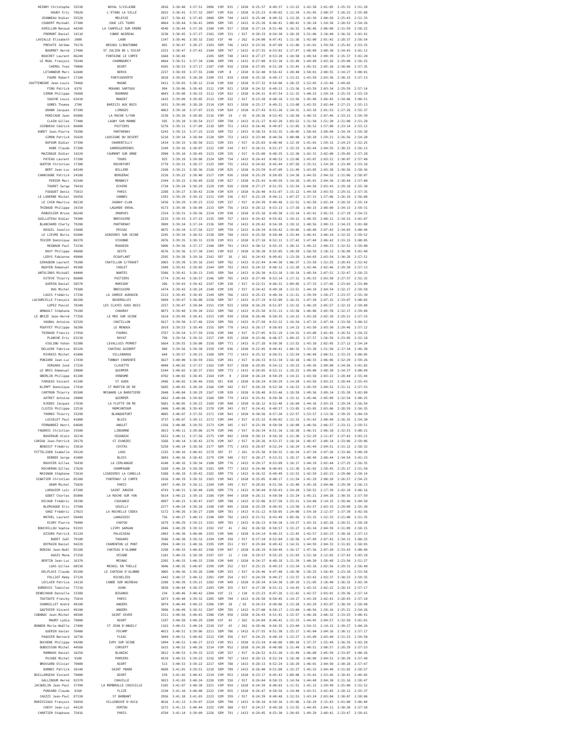| HEINRY Christophe | 35530 | NOYAL S/VILAINE | 2016 | 3:38:40 | 3:37:51 | 2096 | V1M | 915 | / 1810 | 0:25:37 | 0:49:37 | 1:13:22 | 1:42:38 | 2:01:05 | 2:25:33 | 2:51:28 |
| HOUDY Eric | 78620 | L'ETANG LA VILLE | 2032 | 3:38:41 | 3:37:32 | 2097 | V1M | 916 | / 1810 | 0:25:23 | 0:49:02 | 1:12:34 | 1:41:45 | 2:00:37 | 2:26:22 | 2:55:08 |
| JEANNEAU Didier | 35520 | MELESSE | 2417 | 3:38:42 | 3:37:45 | 2098 | SEM | 744 | / 1413 | 0:25:40 | 0:49:32 | 1:13:26 | 1:42:39 | 2:00:58 | 2:25:43 | 2:51:33 |
| COUDERT Mickaël | 37300 | JOUE LES TOURS | 4064 | 3:38:44 | 3:36:41 | 2099 | SEM | 745 | / 1413 | 0:25:26 | 0:46:41 | 1:08:41 | 1:36:24 | 1:54:36 | 2:20:53 | 2:54:26 |
| AVRILLON Renaud | 44240 | LA CHAPELLE SUR ERDRE | 4548 | 3:38:44 | 3:37:26 | 2100 | V1M | 917 | / 1810 | 0:27:14 | 0:51:46 | 1:16:31 | 1:46:46 | 2:06:08 | 2:31:59 | 2:58:22 |
| FREMONT Daniel | 14110 | CONDE NOIREAU | 3230 | 3:38:45 | 3:37:27 | 2101 | V2M | 331 | / 917 | 0:28:33 | 0:54:30 | 1:20:19 | 1:51:06 | 2:10:40 | 2:36:32 | 3:01:41 |
| LAVIALLE Elisabeth | 2000 | LAON | 1147 | 3:38:46 | 3:38:32 | 2102 | V1F | 40 | / 262 | 0:24:00 | 0:47:41 | 1:11:36 | 1:42:00 | 2:01:42 | 2:28:37 | 2:56:54 |
| PREVOTE Jérôme | 79170 | BRIOUX S/BOUTONNE | 865 | 3:38:47 | 3:38:27 | 2103 | SEM | 746 | / 1413 | 0:23:56 | 0:47:09 | 1:11:06 | 1:41:01 | 1:59:58 | 2:25:42 | 2:53:25 |
| BOURRET Hervé | 17400 | ST JULIEN DE L'ESCAP | 2252 | 3:38:47 | 3:37:42 | 2104 | SEM | 747 | / 1413 | 0:27:55 | 0:53:02 | 1:17:47 | 1:48:09 | 2:08:30 | 2:34:43 | 3:01:12 |
| BOUCHET Laurent | 86240 | FONTAINE LE COMTE | 1660 | 3:38:48 | | 2105 | SEM | 748 | / 1413 | 0:27:27 | 0:53:20 | 1:18:50 | 1:49:54 | 2:09:39 | 2:35:37 | 3:01:20 |
| LE MOAL François | 78240 | CHAMBOURCY | 4464 | 3:38:51 | 3:37:34 | 2106 | SEM | 749 | / 1413 | 0:27:00 | 0:52:10 | 1:15:49 | 1:44:49 | 2:03:26 | 2:29:00 | 2:56:25 |
| CHEREL Yves | 79000 | NIORT | 4105 | 3:38:53 | 3:37:17 | 2107 | V1M | 918 | / 1810 | 0:27:05 | 0:51:20 | 1:15:45 | 1:45:52 | 2:05:10 | 2:30:06 | 2:57:35 |
| LETANNEUR Marc | 62600 | BERCK | 2237 | 3:38:59 | 3:37:55 | 2108 | V1M | 0 | / 1810 | 0:32:40 | 0:56:42 | 1:20:40 | 1:50:01 | 2:08:55 | 2:34:27 | 3:00:01 |
| FAURE Robert | 17100 | FONTCOUVERTE | 3810 | 3:39:03 | 3:38:20 | 2109 | V3I | 919 | / 1810 | 0:25:18 | 0:49:17 | 1:13:21 | 1:43:59 | 2:03:36 | 2:30:15 | 2:57:13 |
| JOUTTENEGRE Jean-Louis | 79460 | MAGNE | 2411 | 3:39:03 | 3:38:12 | 2110 | V1M | 920 | / 1810 | 0:27:32 | 0:54:06 | 1:20:33 | 1:52:45 | 2:15:46 | 2:49:03 | |
| FINO Patrick | 6370 | MOUANS SARTOUX | 994 | 3:39:06 | 3:38:45 | 2111 | V1M | 921 | / 1810 | 0:24:32 | 0:49:11 | 1:13:36 | 1:43:59 | 2:03:34 | 2:29:59 | 2:57:14 |
| SIMON Philippe | 76480 | ROUMARE | 4043 | 3:39:08 | 3:38:33 | 2112 | V1M | 922 | / 1810 | 0:24:31 | 0:47:54 | 1:11:15 | 1:40:22 | 1:59:14 | 2:25:33 | 2:53:19 |
| SOUCHE Louis | 63410 | MANZAT | 1425 | 3:39:09 | 3:39:05 | 2113 | V2M | 332 | / 917 | 0:23:28 | 0:48:16 | 1:13:56 | 1:45:48 | 2:06:45 | 2:34:06 | 3:00:51 |
| GOMES Thomas | 2700 | BARISIS AUX BOIS | 1631 | 3:39:09 | 3:38:28 | 2114 | V1M | 923 | / 1810 | 0:25:17 | 0:49:21 | 1:13:08 | 1:42:55 | 2:02:04 | 2:27:21 | 2:55:13 |
| GRAND Jacques | 87100 | LIMOGES | 4863 | 3:39:10 | 3:37:07 | 2115 | V1M | 924 | / 1810 | 0:27:43 | 0:51:26 | 1:14:31 | 1:43:18 | 2:01:53 | 2:27:26 | 2:55:37 |
| PENICAUD Jean | 85000 | LA ROCHE S/YON | 3138 | 3:39:10 | 3:38:05 | 2116 | V3M | 19 | / 92 | 0:28:36 | 0:53:45 | 1:18:20 | 1:48:33 | 2:07:46 | 2:33:21 | 2:59:39 |
| CLAIN Gilles | 77400 | LAGNY SUR MARNE | 595 | 3:39:10 | 3:38:54 | 2117 | SEM | 750 | / 1413 | 0:21:27 | 0:42:28 | 1:03:52 | 1:31:50 | 1:51:30 | 2:21:00 | 2:51:28 |
| COINDEAU Cédrick | 86000 | POITIERS | 5276 | 3:39:11 | 3:37:09 | 2118 | SEM | 751 | / 1413 | 0:26:46 | 0:49:07 | 1:11:05 | 1:38:52 | 1:57:08 | 2:23:14 | 2:53:12 |
| DORET Jean-Pierre | 79200 | PARTHENAY | 5243 | 3:39:13 | 3:37:25 | 2119 | SEM | 752 | / 1413 | 0:30:33 | 0:55:35 | 1:20:05 | 1:50:03 | 2:09:04 | 2:34:19 | 2:59:38 |
| SIMON Patrick | 35420 | LOUSIGNE DU DESERT | 5218 | 3:39:14 | 3:38:04 | 2120 | SEM | 753 | / 1413 | 0:23:40 | 0:44:56 | 1:08:00 | 1:38:28 | 1:59:21 | 2:26:56 | 2:54:20 |
| DUFOUR Didier | 37390 | CHARENTILLY | 1434 | 3:39:15 | 3:38:50 | 2121 | V2M | 333 | / 917 | 0:25:03 | 0:48:48 | 1:12:19 | 1:41:01 | 1:59:15 | 2:24:23 | 2:52:25 |
| HUBE Claude | 57200 | SARREGUEMINES | 3149 | 3:39:16 | 3:38:07 | 2122 | V2M | 334 | / 917 | 0:26:51 | 0:51:27 | 1:15:33 | 1:45:44 | 2:04:55 | 2:30:23 | 2:56:13 |
| MAZINGUE Didier | 14220 | CAUMONT SUR ORNE | 2990 | 3:39:18 | 3:38:49 | 2123 | V2M | 335 | / 917 | 0:25:08 | 0:48:35 | 1:12:30 | 1:42:31 | 2:02:00 | 2:29:05 | 2:57:28 |
| PATEAU Laurent | 37200 | TOURS | 925 | 3:39:19 | 3:39:08 | 2124 | SEM | 754 | / 1413 | 0:24:43 | 0:48:52 | 1:13:06 | 1:43:07 | 2:03:21 | 2:30:07 | 2:57:40 |
| GUEPIN Christian | 17300 | ROCHEFORT | 1778 | 3:39:21 | 3:38:37 | 2125 | SEM | 755 | / 1413 | 0:24:02 | 0:45:44 | 1:07:56 | 1:35:51 | 1:54:39 | 2:23:49 | 2:53:18 |
| BERT Jean-Luc | 64140 | BILLERE | 2168 | 3:39:21 | 3:38:36 | 2126 | V1M | 925 | / 1810 | 0:23:59 | 0:47:09 | 1:11:49 | 1:43:05 | 2:03:38 | 2:30:56 | 2:58:36 |
| CHANCOGNE Patrick | 24100 | BERGERAC | 2226 | 3:39:22 | 3:38:40 | 2127 | V1M | 926 | / 1810 | 0:25:29 | 0:50:05 | 1:14:38 | 1:44:55 | 2:04:32 | 2:31:06 | 2:58:07 |
| PERIER Marc | 91540 | MENNECY | 2344 | 3:39:22 | 3:38:49 | 2128 | V1M | 927 | / 1810 | 0:25:43 | 0:49:59 | 1:14:28 | 1:45:01 | 2:04:36 | 2:30:44 | 2:57:00 |
| TOURET Serge | 79410 | ECHIRE | 1720 | 3:39:24 | 3:38:29 | 2129 | V1M | 928 | / 1810 | 0:27:27 | 0:51:55 | 1:15:54 | 1:44:56 | 2:03:43 | 2:29:18 | 2:55:30 |
| FOUQUET Denis | 75013 | PARIS | 2288 | 3:39:27 | 3:38:42 | 2130 | V1M | 929 | / 1810 | 0:26:40 | 0:51:07 | 1:15:12 | 1:44:58 | 2:03:55 | 2:29:31 | 2:57:35 |
| LE LUHERNE Michel | 56450 | VANNES | 1393 | 3:39:29 | 3:39:15 | 2131 | V2M | 336 | / 917 | 0:22:19 | 0:44:11 | 1:07:27 | 1:37:31 | 1:57:06 | 2:26:19 | 2:56:08 |
| LE CAIN Maurice | 86130 | JAUNAY-CLAN | 1436 | 3:39:29 | 3:39:23 | 2132 | V2M | 337 | / 917 | 0:24:39 | 0:48:48 | 1:12:52 | 1:42:58 | 2:02:24 | 2:28:32 | 2:55:14 |
| THIBAUD Philippe | 19150 | LAGARDE ENVAL | 4173 | 3:39:30 | 3:38:09 | 2133 | SEM | 756 | / 1413 | 0:28:12 | 0:53:13 | 1:17:38 | 1:48:15 | 2:08:08 | 2:34:13 | 2:59:31 |
| RABUSSIER Bruno | 86240 | SMARVES | 2154 | 3:39:31 | 3:38:36 | 2134 | V1M | 930 | / 1810 | 0:25:18 | 0:49:30 | 1:13:14 | 1:42:41 | 2:01:53 | 2:27:19 | 2:54:31 |
| GUILLOTEAU Didier | 79300 | BRESSUIRE | 2233 | 3:39:33 | 3:37:23 | 2135 | SEM | 757 | / 1413 | 0:29:42 | 0:55:01 | 1:19:11 | 1:48:55 | 2:08:11 | 2:34:23 | 3:01:07 |
| BLANCHARD Charly | 79200 | PARTHENAY | 3989 | 3:39:34 | 3:37:24 | 2136 | SEM | 758 | / 1413 | 0:29:42 | 0:54:28 | 1:19:12 | 1:48:56 | 2:08:13 | 2:34:23 | 3:01:08 |
| DEGUIL Joselin | 33600 | PESSAC | 4875 | 3:39:34 | 3:37:56 | 2137 | SEM | 759 | / 1413 | 0:29:34 | 0:54:42 | 1:19:05 | 1:48:40 | 2:07:42 | 2:34:03 | 3:00:44 |
| LE LIEVRE Boris | 92600 | ASNIERES SUR SEINE | 2245 | 3:39:34 | 3:38:53 | 2138 | SEM | 760 | / 1413 | 0:25:58 | 0:50:40 | 1:15:44 | 1:46:41 | 2:06:24 | 2:32:52 | 2:59:52 |
| TEXIER Dominique | 86370 | VIVONNE | 2076 | 3:39:35 | 3:38:31 | 2139 | V1M | 931 | / 1810 | 0:27:10 | 0:52:11 | 1:17:42 | 1:47:48 | 2:06:42 | 2:33:15 | 3:00:05 |
| REGNAUD Paul | 72230 | RUAUDIN | 5006 | 3:39:36 | 3:37:17 | 2140 | SEM | 761 | / 1413 | 0:30:12 | 0:55:15 | 1:20:11 | 1:49:22 | 2:08:23 | 2:32:52 | 2:59:00 |
| DAVY Philippe | 49600 | GESTE | 4576 | 3:39:36 | 3:37:30 | 2141 | V1M | 932 | / 1810 | 0:30:20 | 0:55:05 | 1:20:59 | 1:50:59 | 2:10:13 | 2:36:09 | 3:01:40 |
| LEDYS Fabienne | 49000 | ECOUFLANT | 2595 | 3:39:38 | 3:39:16 | 2142 | SEF | 36 | / 161 | 0:24:43 | 0:49:01 | 1:13:29 | 1:44:03 | 2:03:54 | 2:30:28 | 2:57:51 |
| GIRAUDON Laurent | 79200 | CHATILLON S/THOUET | 2003 | 3:39:39 | 3:39:16 | 2143 | SEM | 762 | / 1413 | 0:22:44 | 0:44:30 | 1:06:37 | 1:33:58 | 1:52:25 | 2:20:43 | 2:52:42 |
| NGUYEN Emmanuel | 49300 | CHOLET | 1949 | 3:39:42 | 3:39:05 | 2144 | SEM | 763 | / 1413 | 0:24:32 | 0:48:12 | 1:12:20 | 1:42:46 | 2:02:46 | 2:29:38 | 2:57:13 |
| ANTOLINOS Mickaël | 44000 | NANTES | 5506 | 3:39:42 | 3:38:13 | 2145 | SEM | 764 | / 1413 | 0:28:30 | 0:53:18 | 1:18:14 | 1:48:54 | 2:07:51 | 2:32:47 | 2:58:23 |
| ESTEVE Thierry | 86000 | POITIERS | 1774 | 3:39:42 | 3:38:57 | 2146 | SEM | 765 | / 1413 | 0:27:49 | 0:53:14 | 1:17:11 | 1:45:53 | 2:03:50 | 2:27:37 | 2:52:32 |
| GUERIN Daniel | 50570 | MARIGNY | 286 | 3:39:43 | 3:39:42 | 2147 | V2M | 338 | / 917 | 0:22:51 | 0:46:31 | 1:09:05 | 1:37:33 | 1:57:05 | 2:23:01 | 2:53:00 |
| HUG Michel | 79300 | BRESSUIRE | 1474 | 3:39:43 | 3:39:24 | 2148 | V2M | 339 | / 917 | 0:24:42 | 0:49:10 | 1:13:51 | 1:44:19 | 2:04:54 | 2:32:17 | 2:59:58 |
| LOUIS Frédéric | 17330 | LA JARRIE AUDOUIN | 2113 | 3:39:45 | 3:38:45 | 2149 | SEM | 766 | / 1413 | 0:25:23 | 0:48:34 | 1:11:21 | 1:39:59 | 1:58:27 | 2:23:37 | 2:55:39 |
| LACOURCELLE François | 86180 | BUXEROLLES | 5094 | 3:39:47 | 3:38:08 | 2150 | SEM | 767 | / 1413 | 0:27:19 | 0:52:09 | 1:16:31 | 1:47:20 | 2:07:15 | 2:33:07 | 3:00:02 |
| LOPEZ Pascal | 78340 | LES CLAYES SOUS BOIS | 2257 | 3:39:47 | 3:39:04 | 2151 | V1M | 933 | / 1810 | 0:26:29 | 0:51:07 | 1:15:32 | 1:46:29 | 2:05:57 | 2:32:15 | 2:59:09 |
| ARNAULT Stéphane | 79180 | CHAURAY | 4073 | 3:39:48 | 3:39:10 | 2152 | SEM | 768 | / 1413 | 0:25:58 | 0:51:13 | 1:15:50 | 1:46:06 | 2:05:39 | 2:32:17 | 2:59:04 |
| LE BRIZE Jean-Hervé | 77350 | LE MEE SUR SEINE | 1614 | 3:39:49 | 3:38:41 | 2153 | V1M | 934 | / 1810 | 0:26:46 | 0:50:35 | 1:14:13 | 1:43:28 | 2:02:18 | 2:29:21 | 2:57:33 |
| VAUBAL Antoine | 92320 | CHATILLON | 5617 | 3:39:50 | 3:37:46 | 2154 | SEM | 769 | / 1413 | 0:27:50 | 0:52:22 | 1:16:54 | 1:47:19 | 2:07:10 | 2:33:58 | 3:00:52 |
| POUFFET Philippe | 36200 | LE MENOUX | 2019 | 3:39:53 | 3:38:49 | 2155 | SEM | 770 | / 1413 | 0:26:17 | 0:50:03 | 1:14:13 | 1:43:50 | 2:03:30 | 2:29:46 | 2:57:12 |
| THIBAUD Francis | 17450 | FOURAS | 3787 | 3:39:54 | 3:37:59 | 2156 | V2M | 340 | / 917 | 0:27:05 | 0:51:19 | 1:14:32 | 1:43:08 | 2:01:45 | 2:26:52 | 2:54:22 |
| PLANCHE Eric | 63130 | ROYAT | 798 | 3:39:54 | 3:39:32 | 2157 | V1M | 935 | / 1810 | 0:23:46 | 0:46:57 | 1:09:22 | 1:37:57 | 1:56:59 | 2:23:05 | 2:52:18 |
| VIOLINO Yohan | 92300 | LEVALLOIS PERRET | 5664 | 3:39:55 | 3:38:00 | 2158 | SEM | 771 | / 1413 | 0:27:28 | 0:50:30 | 1:13:52 | 1:43:10 | 2:02:05 | 2:27:12 | 2:54:24 |
| DELAIRE Fabrice | 85320 | CHATEAU GUIBERT | 988 | 3:39:56 | 3:39:38 | 2159 | V1M | 936 | / 1810 | 0:22:45 | 0:44:41 | 1:06:32 | 1:33:38 | 1:51:50 | 2:17:34 | 2:46:38 |
| RIVRAIS Michel | 41000 | VILLEBAROU | 648 | 3:39:57 | 3:39:23 | 2160 | SEM | 772 | / 1413 | 0:25:32 | 0:50:51 | 1:15:54 | 1:46:48 | 2:06:51 | 2:33:23 | 3:00:05 |
| PONIARD Jean-Luc | 17430 | TONNAY CHARENTE | 3627 | 3:40:00 | 3:38:59 | 2161 | V2M | 341 | / 917 | 0:26:33 | 0:51:34 | 1:16:18 | 1:46:33 | 2:06:06 | 2:32:29 | 2:59:26 |
| VERGARA José | 17220 | CLAVETTE | 4040 | 3:40:02 | 3:37:57 | 2162 | V1M | 937 | / 1810 | 0:29:05 | 0:54:12 | 1:19:23 | 1:49:36 | 2:09:08 | 2:34:56 | 3:01:02 |
| LE BRIS Emmanuel | 29000 | QUIMPER | 5344 | 3:40:02 | 3:38:37 | 2163 | SEM | 773 | / 1413 | 0:28:05 | 0:53:11 | 1:18:22 | 1:49:00 | 2:08:38 | 2:34:37 | 3:00:49 |
| OBERLIN Philippe | 41100 | VENDOME | 4702 | 3:40:02 | 3:38:45 | 2164 | V1M | 0 | / 1810 | 0:26:24 | 0:50:29 | 1:14:21 | 1:43:58 | 2:03:22 | 2:28:44 | 2:55:44 |
| FARGEAS Vincent | 41100 | ST OUEN | 2486 | 3:40:02 | 3:38:46 | 2165 | SEl | 938 | / 1810 | 0:26:24 | 0:50:29 | 1:14:20 | 1:43:58 | 2:03:22 | 2:28:44 | 2:55:43 |
| KLIMPT Dominique | 17410 | ST MARTIN DE RE | 5685 | 3:40:03 | 3:38:28 | 2166 | V2M | 342 | / 917 | 0:28:19 | 0:52:38 | 1:16:23 | 1:45:59 | 2:04:52 | 2:31:11 | 2:57:53 |
| CARTRON Thierry | 85500 | MESNARD LA BAROTIERE | 2040 | 3:40:04 | 3:38:29 | 2167 | V1M | 939 | / 1810 | 0:28:48 | 0:53:46 | 1:18:59 | 1:49:36 | 2:09:14 | 2:35:38 | 3:02:09 |
| AUTRET Antoine | 29000 | QUIMPER | 2462 | 3:40:04 | 3:39:02 | 2168 | SEM | 774 | / 1413 | 0:25:41 | 0:50:30 | 1:15:11 | 1:45:46 | 2:05:09 | 2:32:54 | 3:00:25 |
| DJEDDI Jacques | 17630 | LA FLOTTE EN RE | 5681 | 3:40:05 | 3:38:22 | 2169 | V1M | 940 | / 1810 | 0:26:12 | 0:52:40 | 1:16:04 | 1:44:16 | 2:03:25 | 2:29:34 | 2:56:54 |
| CLEZIO Philippe | 22510 | MOMCONTOUR | 1406 | 3:40:06 | 3:39:45 | 2170 | V2M | 343 | / 917 | 0:24:41 | 0:48:57 | 1:13:05 | 1:43:05 | 2:03:06 | 2:28:59 | 2:56:35 |
| THOMAS Thierry | 33290 | BLANQUEFORT | 4805 | 3:40:07 | 3:37:55 | 2171 | V1M | 941 | / 1810 | 0:30:56 | 0:57:20 | 1:22:57 | 1:53:57 | 2:13:36 | 2:39:25 | 3:04:19 |
| LOISELET Paul | 41000 | BLOIS | 3737 | 3:40:07 | 3:39:11 | 2172 | V2M | 344 | / 917 | 0:25:32 | 0:49:02 | 1:12:33 | 1:41:42 | 2:00:48 | 2:26:35 | 2:54:30 |
| FERNANDEZ Henri | 64600 | ANGLET | 1356 | 3:40:08 | 3:39:55 | 2173 | V2M | 345 | / 917 | 0:25:39 | 0:50:50 | 1:16:09 | 1:46:56 | 2:06:57 | 2:33:11 | 2:59:51 |
| FAUDRIS Christian | 33500 | LIBOURNE | 3013 | 3:40:11 | 3:39:06 | 2174 | V2M | 346 | / 917 | 0:26:34 | 0:51:16 | 1:16:20 | 1:46:51 | 2:06:18 | 2:32:53 | 3:00:21 |
| BUXERAUD Alain | 16130 | SEGONZAC | 5422 | 3:40:11 | 3:37:56 | 2175 | V1M | 942 | / 1810 | 0:30:13 | 0:56:18 | 1:21:30 | 1:52:29 | 2:11:47 | 2:37:42 | 3:03:21 |
| CARIOU Jean-Patrick | 29170 | ST EVARZEC | 3268 | 3:40:14 | 3:38:42 | 2176 | V2M | 347 | / 917 | 0:28:26 | 0:53:37 | 1:18:14 | 1:48:47 | 2:08:14 | 2:33:06 | 2:59:06 |
| BENOIST Frédéric | 33610 | CESTAS | 5258 | 3:40:14 | 3:38:58 | 2177 | SEM | 775 | / 1413 | 0:28:07 | 0:52:24 | 1:16:24 | 1:45:49 | 2:04:51 | 2:31:12 | 2:58:32 |
| PITTELIOEN Isabelle | 59120 | LOOS | 1155 | 3:40:16 | 3:40:01 | 2178 | SEF | 37 | / 161 | 0:25:38 | 0:50:55 | 1:16:24 | 1:47:34 | 2:07:26 | 2:33:46 | 3:00:28 |
| DEBREE Serge | 41000 | BLOIS | 3043 | 3:40:16 | 3:38:42 | 2179 | V2M | 348 | / 917 | 0:28:27 | 0:53:31 | 1:18:17 | 1:48:49 | 2:08:44 | 2:34:54 | 3:01:23 |
| BOUVIER Gilles | 76430 | LA CERLANGUE | 4140 | 3:40:16 | 3:38:34 | 2180 | SEM | 776 | / 1413 | 0:29:17 | 0:53:09 | 1:16:17 | 1:44:19 | 2:02:44 | 2:27:25 | 2:56:35 |
| ROCHERON Gilles | 17620 | CHAMPAGNE | 1569 | 3:40:18 | 3:39:38 | 2181 | SEM | 777 | / 1413 | 0:24:40 | 0:48:03 | 1:11:38 | 1:41:02 | 1:59:45 | 2:25:17 | 2:51:50 |
| MAIGNAN Stéphane | 72610 | LIGNIERES LA CARELLE | 5388 | 3:40:19 | 3:38:42 | 2182 | SEM | 778 | / 1413 | 0:26:32 | 0:49:49 | 1:12:53 | 1:42:59 | 2:02:22 | 2:29:00 | 2:58:14 |
| VINATIER Christian | 85200 | FONTENAY LE COMTE | 1916 | 3:40:19 | 3:39:32 | 2183 | V1M | 943 | / 1810 | 0:25:05 | 0:48:17 | 1:11:54 | 1:41:29 | 2:00:28 | 2:26:57 | 2:54:22 |
| ADAM Michel | 75020 | PARIS | 1497 | 3:40:19 | 3:38:11 | 2184 | V2M | 349 | / 917 | 0:28:01 | 0:51:56 | 1:15:46 | 1:45:18 | 2:04:06 | 2:29:30 | 2:56:13 |
| LARQUIER Loïc | 87280 | SAINT JUNIEN | 4743 | 3:40:21 | 3:38:40 | 2185 | SEM | 779 | / 1413 | 0:30:44 | 0:58:43 | 1:24:20 | 1:58:52 | 2:17:39 | 2:42:18 | 3:06:16 |
| GODET Charles | 85000 | LA ROCHE SUR YON | 5614 | 3:40:22 | 3:39:15 | 2186 | V1M | 944 | / 1810 | 0:26:11 | 0:50:50 | 1:15:24 | 1:45:21 | 2:04:28 | 2:30:35 | 2:57:59 |
| NICAUD Frédéric | 39190 | COUSANCE | 4997 | 3:40:23 | 3:38:47 | 2187 | SEM | 780 | / 1413 | 0:32:06 | 0:57:58 | 1:23:31 | 1:54:40 | 2:14:15 | 2:39:46 | 3:04:50 |
| BLERVAQUE Eric | 37500 | SEUILLY | 2277 | 3:40:24 | 3:39:26 | 2188 | V1M | 945 | / 1810 | 0:25:59 | 0:49:55 | 1:13:50 | 1:43:57 | 2:03:33 | 2:29:09 | 2:55:38 |
| SANZ Frédéric | 17023 | LA ROCHELLE CEDEX | 5172 | 3:40:26 | 3:38:27 | 2189 | SEM | 781 | / 1413 | 0:31:12 | 0:58:05 | 1:24:08 | 1:54:10 | 2:12:57 | 2:37:39 | 3:02:56 |
| MATHEL Laurent | 56440 | LANGUIDIC | 736 | 3:40:27 | 3:40:13 | 2190 | SEM | 782 | / 1413 | 0:21:51 | 0:43:49 | 1:05:56 | 1:33:15 | 1:52:33 | 2:21:00 | 2:51:35 |
| ECARY Pierre | 78400 | CHATOU | 1679 | 3:40:29 | 3:39:21 | 2191 | SEM | 783 | / 1413 | 0:26:13 | 0:50:10 | 1:14:27 | 1:43:15 | 2:02:26 | 2:28:51 | 2:58:28 |
| BOUCHILLOU Sophie | 93193 | LIVRY GARGAN | 2846 | 3:40:29 | 3:39:12 | 2192 | V1F | 41 | / 262 | 0:26:58 | 0:50:57 | 1:15:27 | 1:45:34 | 2:04:59 | 2:31:09 | 2:58:15 |
| DZIURA Patrick | 91120 | PALAISEAU | 2403 | 3:40:30 | 3:40:06 | 2193 | V1M | 946 | / 1810 | 0:24:14 | 0:48:33 | 1:12:45 | 1:42:57 | 2:02:23 | 2:30:16 | 2:57:13 |
| BODET Joël | 79100 | THOUARS | 3586 | 3:40:30 | 3:39:32 | 2194 | V2M | 350 | / 917 | 0:27:34 | 0:52:04 | 1:16:56 | 1:47:49 | 2:07:43 | 2:34:11 | 3:00:25 |
| DEFRAIN Daniel | 94220 | CHARENTON LE PONT | 2984 | 3:40:31 | 3:40:16 | 2195 | V2M | 351 | / 917 | 0:25:04 | 0:49:42 | 1:14:31 | 1:44:59 | 2:04:33 | 2:31:01 | 2:58:03 |
| DENIAU Jean-Noël | 85180 | CHATEAU D'OLONNE | 2298 | 3:40:32 | 3:40:01 | 2196 | V1M | 947 | / 1810 | 0:26:19 | 0:50:49 | 1:16:17 | 1:47:36 | 2:07:20 | 2:33:43 | 3:00:48 |
| AUGIS Mona | 37250 | VEIGNE | 1101 | 3:40:33 | 3:38:39 | 2197 | V2F | 12 | / 110 | 0:29:57 | 0:55:25 | 1:21:03 | 1:52:10 | 2:12:02 | 2:37:43 | 3:03:29 |
| BERTIN Jean-Luc | 16370 | MESNAC | 2205 | 3:40:33 | 3:40:15 | 2198 | V1M | 948 | / 1810 | 0:24:37 | 0:48:18 | 1:11:39 | 1:40:20 | 1:58:48 | 2:23:50 | 2:51:27 |
| LOAS Gilles | 60530 | MESNIL EN THELLE | 3046 | 3:40:35 | 3:40:07 | 2199 | V2M | 352 | / 917 | 0:25:15 | 0:49:23 | 1:13:34 | 1:43:18 | 2:02:56 | 2:29:31 | 2:56:40 |
| DELPLACE Claude | 85180 | LE CHATEAU D'OLONNE | 3005 | 3:40:36 | 3:39:26 | 2200 | V2M | 353 | / 917 | 0:24:46 | 0:47:40 | 1:10:30 | 1:38:25 | 1:56:45 | 2:23:18 | 2:53:58 |
| FOLLIOT Rémy | 37120 | RICHELIEU | 1442 | 3:40:37 | 3:40:12 | 2201 | V2M | 354 | / 917 | 0:24:59 | 0:49:27 | 1:13:37 | 1:43:42 | 2:03:37 | 2:30:23 | 2:59:35 |
| LECLAIR Patrice | 14110 | CONDE SUR NOIREAU | 2208 | 3:40:39 | 3:39:21 | 2202 | V1M | 949 | / 1810 | 0:28:34 | 0:54:30 | 1:20:19 | 1:51:05 | 2:10:40 | 2:36:32 | 3:02:34 |
| DORDEVIC Tomislav | 77210 | AVON | 3838 | 3:40:44 | 3:38:37 | 2203 | V2M | 355 | / 917 | 0:27:38 | 0:51:11 | 1:14:43 | 1:43:32 | 2:02:22 | 2:28:13 | 2:57:17 |
| DENECHAUD Danielle | 33380 | BIGANOS | 234 | 3:40:46 | 3:40:42 | 2204 | V2F | 13 | / 110 | 0:23:23 | 0:47:26 | 1:11:42 | 1:42:57 | 2:03:01 | 2:29:36 | 2:57:14 |
| TOUTOUTE Francky | 75014 | PARIS | 1873 | 3:40:48 | 3:39:32 | 2205 | SEM | 784 | / 1413 | 0:26:58 | 0:50:45 | 1:14:17 | 1:43:29 | 2:02:41 | 2:28:43 | 2:57:10 |
| CHAMAILLET André | 49100 | ANGERS | 3074 | 3:40:49 | 3:40:22 | 2206 | V3M | 20 | / 92 | 0:24:53 | 0:49:06 | 1:13:20 | 1:43:29 | 2:03:07 | 2:30:19 | 2:58:40 |
| GAUTHIER Vincent | 49100 | ANGERS | 3996 | 3:40:49 | 3:38:51 | 2207 | SEM | 785 | / 1413 | 0:27:00 | 0:50:17 | 1:13:04 | 1:40:56 | 1:59:16 | 2:25:21 | 2:54:26 |
| CABANAC Jean-Michel | 40500 | SAINT SEVER | 2311 | 3:40:50 | 3:40:01 | 2208 | V1M | 950 | / 1810 | 0:26:43 | 0:51:41 | 1:15:57 | 1:46:20 | 2:06:32 | 2:33:25 | 3:00:41 |
| MAURY Lydia | 79000 | NIORT | 1197 | 3:40:50 | 3:40:29 | 2209 | V1F | 42 | / 262 | 0:24:04 | 0:48:41 | 1:13:33 | 1:44:45 | 2:04:57 | 2:32:58 | 3:01:01 |
| BONNIN Marie-Noëlle | 17400 | ST JEAN D'ANGELY | 1163 | 3:40:51 | 3:40:24 | 2210 | V1F | 43 | / 262 | 0:28:46 | 0:56:35 | 1:23:04 | 1:54:31 | 2:14:12 | 2:39:27 | 3:04:26 |
| GUERIN Xavier | 76400 | FECAMP | 4013 | 3:40:51 | 3:39:06 | 2211 | SEM | 786 | / 1413 | 0:27:55 | 0:51:30 | 1:15:17 | 1:45:04 | 2:04:16 | 2:30:11 | 2:57:17 |
| PAQUIER Bernard | 16730 | FLEAC | 3044 | 3:40:51 | 3:40:02 | 2212 | V2M | 356 | / 917 | 0:24:25 | 0:48:19 | 1:12:27 | 1:43:09 | 2:03:40 | 2:31:23 | 2:59:50 |
| DUCHENE Philippe | 94200 | IVRY SUR SEINE | 1894 | 3:40:51 | 3:40:27 | 2213 | V1M | 951 | / 1810 | 0:23:24 | 0:46:08 | 1:09:10 | 1:37:37 | 1:55:49 | 2:36:35 | 3:02:28 |
| DUBUISSON Michel | 44560 | CORSEPT | 1615 | 3:40:52 | 3:40:26 | 2214 | V1M | 952 | / 1810 | 0:24:26 | 0:48:08 | 1:11:49 | 1:40:51 | 2:00:57 | 2:28:29 | 2:57:53 |
| RAMNOUX Daniel | 16250 | BLANZAC | 3812 | 3:40:53 | 3:39:33 | 2215 | V2M | 357 | / 917 | 0:26:52 | 0:51:20 | 1:15:49 | 1:46:08 | 2:05:59 | 2:33:07 | 3:00:26 |
| PUJADE Michel | 9100 | PAMIERS | 4519 | 3:40:53 | 3:39:22 | 2216 | SEM | 787 | / 1413 | 0:28:13 | 0:52:24 | 1:16:30 | 1:46:00 | 2:04:51 | 2:30:29 | 2:57:48 |
| BROSSARD Olivier | 79000 | NIORT | 513 | 3:40:53 | 3:39:22 | 2217 | SEM | 788 | / 1413 | 0:28:13 | 0:52:24 | 1:16:29 | 1:46:01 | 2:04:50 | 2:30:28 | 2:57:47 |
| DORBEC Patrick | 10140 | SAINT YBARD | 4688 | 3:41:01 | 3:39:51 | 2218 | SEM | 789 | / 1413 | 0:26:40 | 0:51:08 | 1:15:27 | 1:45:32 | 2:04:48 | 2:31:02 | 2:58:57 |
| BAILLARGEAU Vincent | 79000 | NIORT | 539 | 3:41:02 | 3:40:41 | 2219 | V1M | 953 | / 1810 | 0:23:17 | 0:45:43 | 1:08:06 | 1:35:42 | 1:53:46 | 2:18:41 | 2:46:02 |
| GALLIBOUR Hervé | 92370 | CHAVILLE | 3023 | 3:41:03 | 3:40:24 | 2220 | V2M | 358 | / 917 | 0:26:04 | 0:50:15 | 1:14:54 | 1:44:48 | 2:04:30 | 2:31:16 | 2:58:47 |
| JACQUELIN Jean-Paul | 37390 | LA MEMBROLLE CHOISILLE | 2185 | 3:41:07 | 3:40:38 | 2221 | V1M | 954 | / 1810 | 0:24:39 | 0:48:03 | 1:11:51 | 1:41:12 | 1:59:49 | 2:25:00 | 2:52:52 |
| PONSARD Claude | 8160 | FLIZE | 2330 | 3:41:10 | 3:40:08 | 2222 | V1M | 955 | / 1810 | 0:26:47 | 0:50:56 | 1:14:40 | 1:43:51 | 2:02:45 | 2:28:12 | 2:55:37 |
| CAUZZI Jean-Paul | 87330 | ST BARBANT | 2956 | 3:41:10 | 3:41:03 | 2223 | V2M | 359 | / 917 | 0:24:39 | 0:48:48 | 1:12:53 | 1:43:24 | 2:03:04 | 2:30:07 | 2:58:06 |
| MARISSIAUX François | 59650 | VILLENEUVE D'ASCQ | 4616 | 3:41:13 | 3:39:07 | 2224 | SEM | 790 | / 1413 | 0:30:34 | 0:58:16 | 1:25:06 | 1:56:29 | 2:15:43 | 2:41:00 | 3:06:04 |
| CHEVY Jean-Luc | 44120 | VERTOU | 3272 | 3:41:13 | 3:40:44 | 2225 | V2M | 360 | / 917 | 0:24:57 | 0:49:20 | 1:13:55 | 1:44:45 | 2:04:11 | 2:30:30 | 2:57:58 |
| CHARTIER Stéphane | 75016 | PARIS | 4784 | 3:41:14 | 3:39:09 | 2226 | SEM | 791 | / 1413 | 0:29:45 | 0:55:30 | 1:20:03 | 1:49:29 | 2:08:41 | 2:33:47 | 2:59:41 |